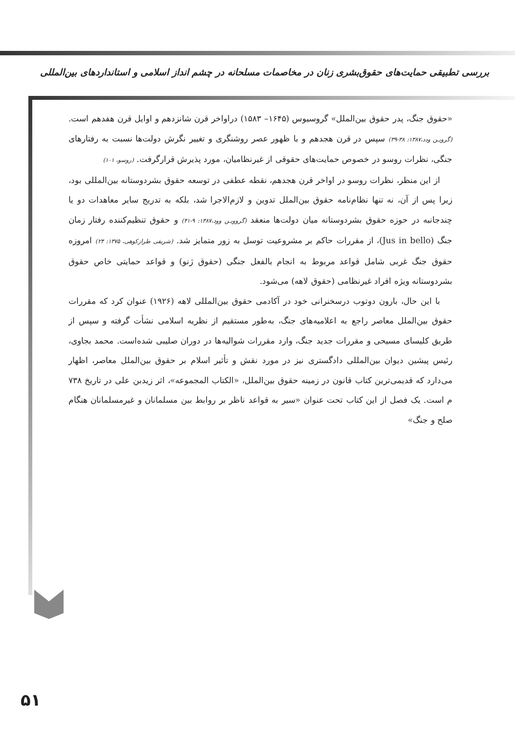بررسی تطبیقی حمایت‌های حقوق‌بشری زنان در مخاصمات مسلحانه در چشم انداز اسلامی و استانداردهای بین‌المللی
«حقوق جنگ، پدر حقوق بین‌الملل» گروسیوس (۱۶۴۵– ۱۵۸۳) دراواخر قرن شانزدهم و اوایل قرن هفدهم است. (گرویـن ودد،۱۳۸۷: ۳۸-۳۹) سپس در قرن هجدهم و با ظهور عصر روشنگری و تغییر نگرش دولت‌ها نسبت به رفتارهای جنگی، نظرات روسو در خصوص حمایت‌های حقوقی از غیرنظامیان، مورد پذیرش قرارگرفت. (روسو، ۱۰۱)
از این منظر، نظرات روسو در اواخر قرن هجدهم، نقطه عطفی در توسعه حقوق بشردوستانه بین‌المللی بود، زیرا پس از آن، نه تنها نظام‌نامه حقوق بین‌الملل تدوین و لازم‌الاجرا شد، بلکه به تدریج سایر معاهدات دو یا چندجانبه در حوزه حقوق بشردوستانه میان دولت‌ها منعقد (گروویـن وود،۱۳۸۷: ۹-۴۱) و حقوق تنظیم‌کننده رفتار زمان جنگ (Jus in bello)، از مقررات حاکم بر مشروعیت توسل به زور متمایز شد. (شریفی طرازکوهی، ۱۳۷۵: ۲۴) امروزه حقوق جنگ غربی شامل قواعد مربوط به انجام بالفعل جنگی (حقوق ژنو) و قواعد حمایتی خاص حقوق بشردوستانه ویژه افراد غیرنظامی (حقوق لاهه) می‌شود.
با این حال، بارون دوتوب درسخنرانی خود در آکادمی حقوق بین‌المللی لاهه (۱۹۲۶) عنوان کرد که مقررات حقوق بین‌الملل معاصر راجع به اعلامیه‌های جنگ، به‌طور مستقیم از نظریه اسلامی نشأت گرفته و سپس از طریق کلیسای مسیحی و مقررات جدید جنگ، وارد مقررات شوالیه‌ها در دوران صلیبی شده‌است. محمد بجاوی، رئیس پیشین دیوان بین‌المللی دادگستری نیز در مورد نقش و تأثیر اسلام بر حقوق بین‌الملل معاصر، اظهار می‌دارد که قدیمی‌ترین کتاب قانون در زمینه حقوق بین‌الملل، «الکتاب المجموعه»، اثر زیدبن علی در تاریخ ۷۳۸ م است. یک فصل از این کتاب تحت عنوان «سیر به قواعد ناظر بر روابط بین مسلمانان و غیرمسلمانان هنگام صلح و جنگ»
۵۱